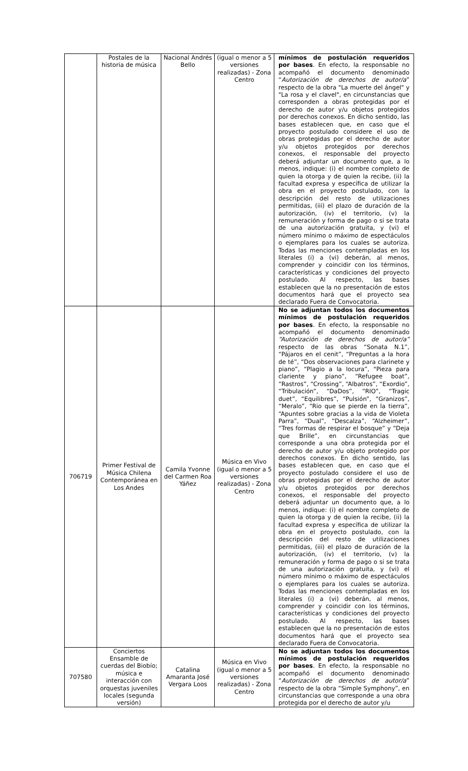| | Postales de la historia de música | Nacional Andrés Bello | (igual o menor a 5 versiones realizadas) - Zona Centro | mínimos de postulación requeridos por bases . En efecto, la responsable no acompañó el documento denominado “ Autorización de derechos de autor/a ” respecto de la obra "La muerte del ángel" y "La rosa y el clavel", en circunstancias que corresponden a obras protegidas por el derecho de autor y/u objetos protegidos por derechos conexos. En dicho sentido, las bases establecen que, en caso que el proyecto postulado considere el uso de obras protegidas por el derecho de autor y/u objetos protegidos por derechos conexos, el responsable del proyecto deberá adjuntar un documento que, a lo menos, indique: (i) el nombre completo de quien la otorga y de quien la recibe, (ii) la facultad expresa y específica de utilizar la obra en el proyecto postulado, con la descripción del resto de utilizaciones permitidas, (iii) el plazo de duración de la autorización, (iv) el territorio, (v) la remuneración y forma de pago o si se trata de una autorización gratuita, y (vi) el número mínimo o máximo de espectáculos o ejemplares para los cuales se autoriza. Todas las menciones contempladas en los literales (i) a (vi) deberán, al menos, comprender y coincidir con los términos, características y condiciones del proyecto postulado. Al respecto, las bases establecen que la no presentación de estos documentos hará que el proyecto sea declarado Fuera de Convocatoria. |
| 706719 | Primer Festival de Música Chilena Contemporánea en Los Andes | Camila Yvonne del Carmen Roa Yáñez | Música en Vivo (igual o menor a 5 versiones realizadas) - Zona Centro | No se adjuntan todos los documentos mínimos de postulación requeridos por bases . En efecto, la responsable no acompañó el documento denominado “Autorización de derechos de autor/a” respecto de las obras “Sonata N.1”, “Pájaros en el cenit”, “Preguntas a la hora de té”, “Dos observaciones para clarinete y piano”, “Plagio a la locura”, "Pieza para clariente y piano”, “Refugee boat”, “Rastros”, “Crossing”, “Albatros”, “Exordio”, “Tribulación”, “DaDos”, “RIO”, “Tragic duet”, “Equilibres”, “Pulsión”, “Granizos”, “Meralo”, “Rio que se pierde en la tierra”, “Apuntes sobre gracias a la vida de Violeta Parra”, “Dual”, “Descalza”, “Alzheimer”, “Tres formas de respirar el bosque” y “Deja que Brille”, en circunstancias que corresponde a una obra protegida por el derecho de autor y/u objeto protegido por derechos conexos. En dicho sentido, las bases establecen que, en caso que el proyecto postulado considere el uso de obras protegidas por el derecho de autor y/u objetos protegidos por derechos conexos, el responsable del proyecto deberá adjuntar un documento que, a lo menos, indique: (i) el nombre completo de quien la otorga y de quien la recibe, (ii) la facultad expresa y específica de utilizar la obra en el proyecto postulado, con la descripción del resto de utilizaciones permitidas, (iii) el plazo de duración de la autorización, (iv) el territorio, (v) la remuneración y forma de pago o si se trata de una autorización gratuita, y (vi) el número mínimo o máximo de espectáculos o ejemplares para los cuales se autoriza. Todas las menciones contempladas en los literales (i) a (vi) deberán, al menos, comprender y coincidir con los términos, características y condiciones del proyecto postulado. Al respecto, las bases establecen que la no presentación de estos documentos hará que el proyecto sea declarado Fuera de Convocatoria. |
| 707580 | Conciertos Ensamble de cuerdas del Biobío; música e interacción con orquestas juveniles locales (segunda versión) | Catalina Amaranta José Vergara Loos | Música en Vivo (igual o menor a 5 versiones realizadas) - Zona Centro | No se adjuntan todos los documentos mínimos de postulación requeridos por bases . En efecto, la responsable no acompañó el documento denominado “ Autorización de derechos de autor/a ” respecto de la obra “Simple Symphony”, en circunstancias que corresponde a una obra protegida por el derecho de autor y/u |